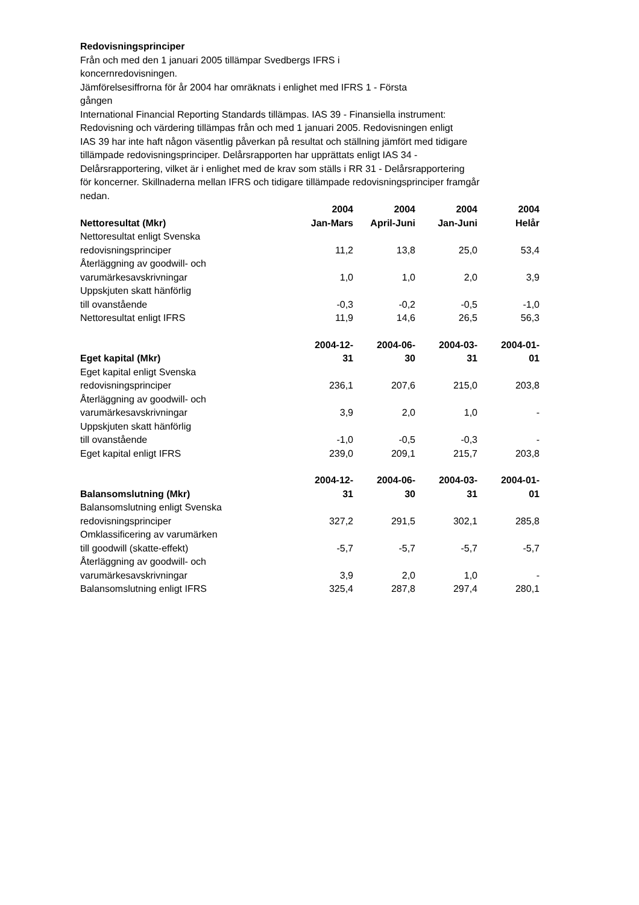Redovisningsprinciper
Från och med den 1 januari 2005 tillämpar Svedbergs IFRS i
koncernredovisningen.
Jämförelsesiffrorna för år 2004 har omräknats i enlighet med IFRS 1 - Första
gången
International Financial Reporting Standards tillämpas. IAS 39 - Finansiella instrument:
Redovisning och värdering tillämpas från och med 1 januari 2005. Redovisningen enligt
IAS 39 har inte haft någon väsentlig påverkan på resultat och ställning jämfört med tidigare
tillämpade redovisningsprinciper. Delårsrapporten har upprättats enligt IAS 34 -
Delårsrapportering, vilket är i enlighet med de krav som ställs i RR 31 - Delårsrapportering
för koncerner. Skillnaderna mellan IFRS och tidigare tillämpade redovisningsprinciper framgår
nedan.
| Nettoresultat (Mkr) | 2004 Jan-Mars | 2004 April-Juni | 2004 Jan-Juni | 2004 Helår |
| --- | --- | --- | --- | --- |
| Nettoresultat enligt Svenska redovisningsprinciper | 11,2 | 13,8 | 25,0 | 53,4 |
| Återläggning av goodwill- och varumärkesavskrivningar | 1,0 | 1,0 | 2,0 | 3,9 |
| Uppskjuten skatt hänförlig till ovanstående | -0,3 | -0,2 | -0,5 | -1,0 |
| Nettoresultat enligt IFRS | 11,9 | 14,6 | 26,5 | 56,3 |
| Eget kapital (Mkr) | 2004-12- 31 | 2004-06- 30 | 2004-03- 31 | 2004-01- 01 |
| Eget kapital enligt Svenska redovisningsprinciper | 236,1 | 207,6 | 215,0 | 203,8 |
| Återläggning av goodwill- och varumärkesavskrivningar | 3,9 | 2,0 | 1,0 | - |
| Uppskjuten skatt hänförlig till ovanstående | -1,0 | -0,5 | -0,3 | - |
| Eget kapital enligt IFRS | 239,0 | 209,1 | 215,7 | 203,8 |
| Balansomslutning (Mkr) | 2004-12- 31 | 2004-06- 30 | 2004-03- 31 | 2004-01- 01 |
| Balansomslutning enligt Svenska redovisningsprinciper | 327,2 | 291,5 | 302,1 | 285,8 |
| Omklassificering av varumärken till goodwill (skatte-effekt) | -5,7 | -5,7 | -5,7 | -5,7 |
| Återläggning av goodwill- och varumärkesavskrivningar | 3,9 | 2,0 | 1,0 | - |
| Balansomslutning enligt IFRS | 325,4 | 287,8 | 297,4 | 280,1 |